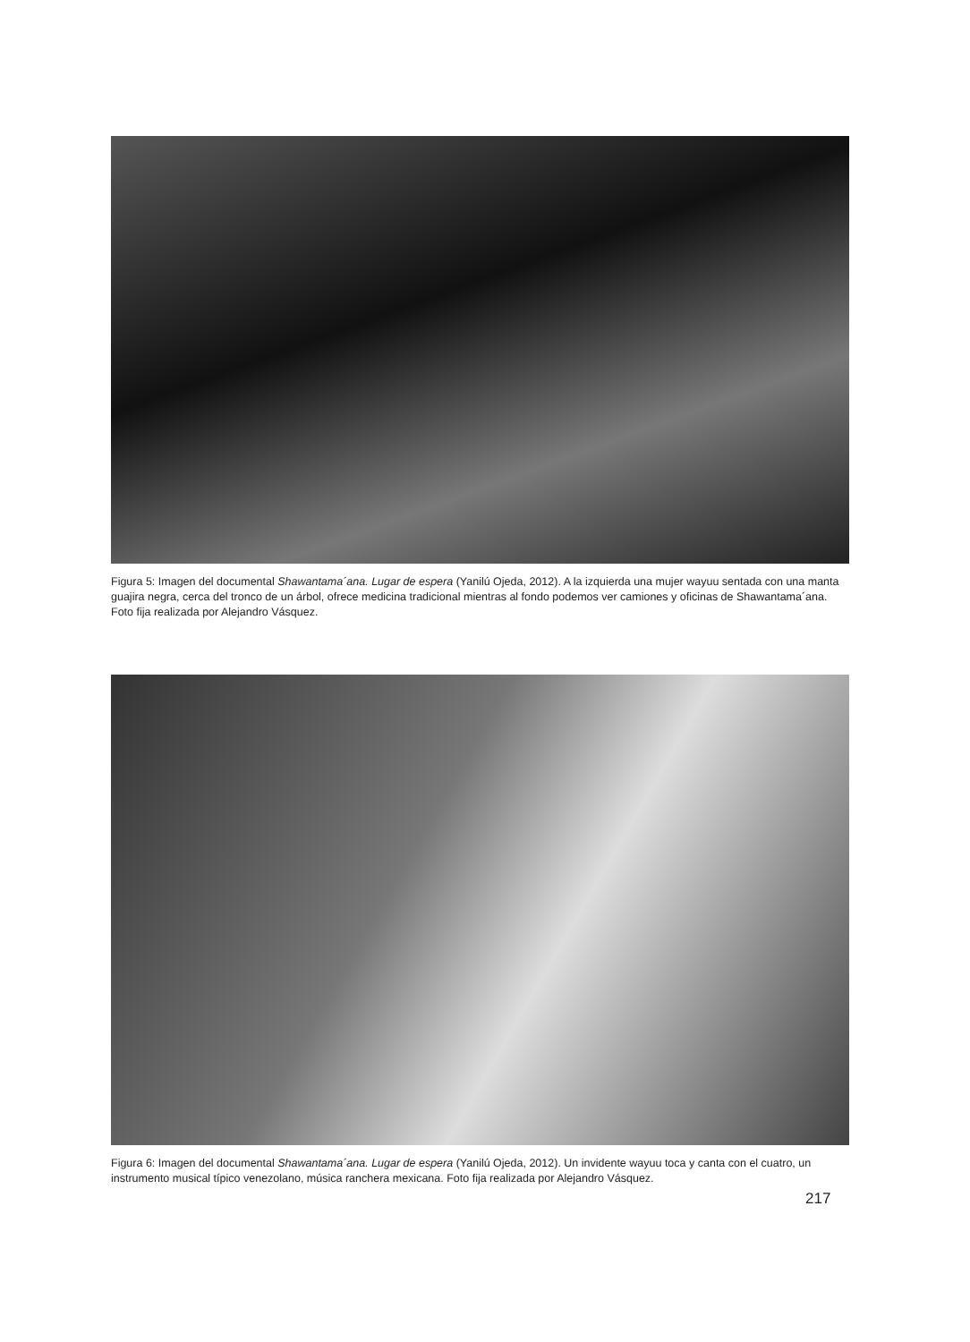Figura 5: Imagen del documental Shawantama´ana. Lugar de espera (Yanilú Ojeda, 2012). A la izquierda una mujer wayuu sentada con una manta guajira negra, cerca del tronco de un árbol, ofrece medicina tradicional mientras al fondo podemos ver camiones y oficinas de Shawantama´ana. Foto fija realizada por Alejandro Vásquez.
Figura 6: Imagen del documental Shawantama´ana. Lugar de espera (Yanilú Ojeda, 2012). Un invidente wayuu toca y canta con el cuatro, un instrumento musical típico venezolano, música ranchera mexicana. Foto fija realizada por Alejandro Vásquez.
217